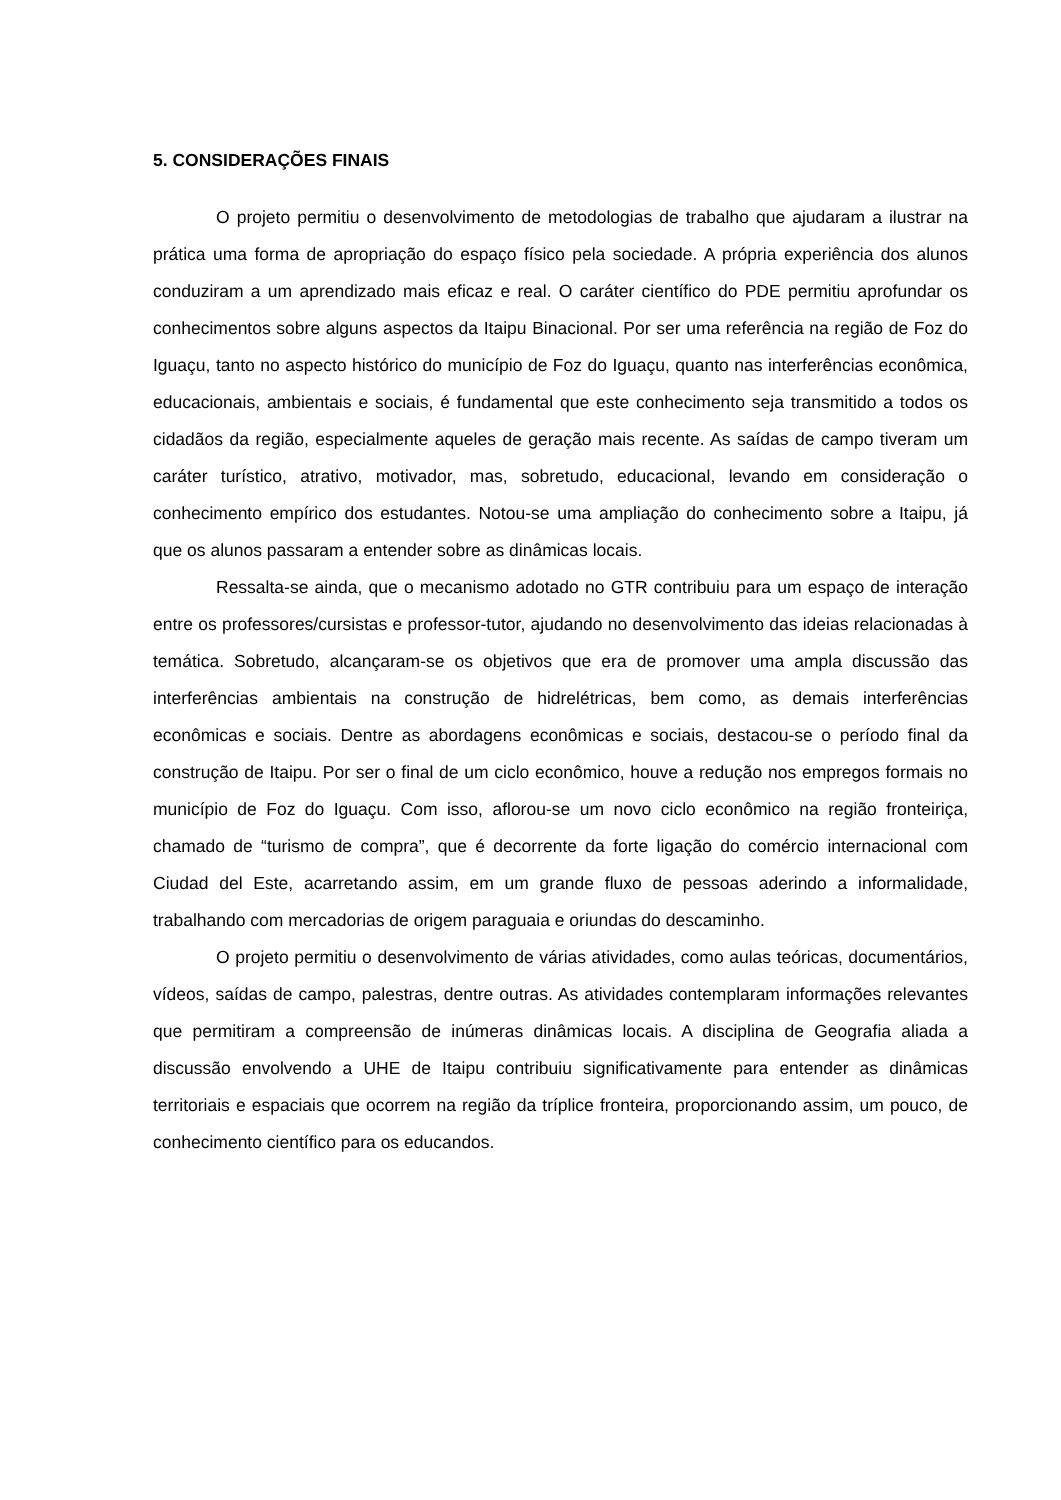5. CONSIDERAÇÕES FINAIS
O projeto permitiu o desenvolvimento de metodologias de trabalho que ajudaram a ilustrar na prática uma forma de apropriação do espaço físico pela sociedade. A própria experiência dos alunos conduziram a um aprendizado mais eficaz e real. O caráter científico do PDE permitiu aprofundar os conhecimentos sobre alguns aspectos da Itaipu Binacional. Por ser uma referência na região de Foz do Iguaçu, tanto no aspecto histórico do município de Foz do Iguaçu, quanto nas interferências econômica, educacionais, ambientais e sociais, é fundamental que este conhecimento seja transmitido a todos os cidadãos da região, especialmente aqueles de geração mais recente. As saídas de campo tiveram um caráter turístico, atrativo, motivador, mas, sobretudo, educacional, levando em consideração o conhecimento empírico dos estudantes. Notou-se uma ampliação do conhecimento sobre a Itaipu, já que os alunos passaram a entender sobre as dinâmicas locais.
Ressalta-se ainda, que o mecanismo adotado no GTR contribuiu para um espaço de interação entre os professores/cursistas e professor-tutor, ajudando no desenvolvimento das ideias relacionadas à temática. Sobretudo, alcançaram-se os objetivos que era de promover uma ampla discussão das interferências ambientais na construção de hidrelétricas, bem como, as demais interferências econômicas e sociais. Dentre as abordagens econômicas e sociais, destacou-se o período final da construção de Itaipu. Por ser o final de um ciclo econômico, houve a redução nos empregos formais no município de Foz do Iguaçu. Com isso, aflorou-se um novo ciclo econômico na região fronteiriça, chamado de “turismo de compra”, que é decorrente da forte ligação do comércio internacional com Ciudad del Este, acarretando assim, em um grande fluxo de pessoas aderindo a informalidade, trabalhando com mercadorias de origem paraguaia e oriundas do descaminho.
O projeto permitiu o desenvolvimento de várias atividades, como aulas teóricas, documentários, vídeos, saídas de campo, palestras, dentre outras. As atividades contemplaram informações relevantes que permitiram a compreensão de inúmeras dinâmicas locais. A disciplina de Geografia aliada a discussão envolvendo a UHE de Itaipu contribuiu significativamente para entender as dinâmicas territoriais e espaciais que ocorrem na região da tríplice fronteira, proporcionando assim, um pouco, de conhecimento científico para os educandos.